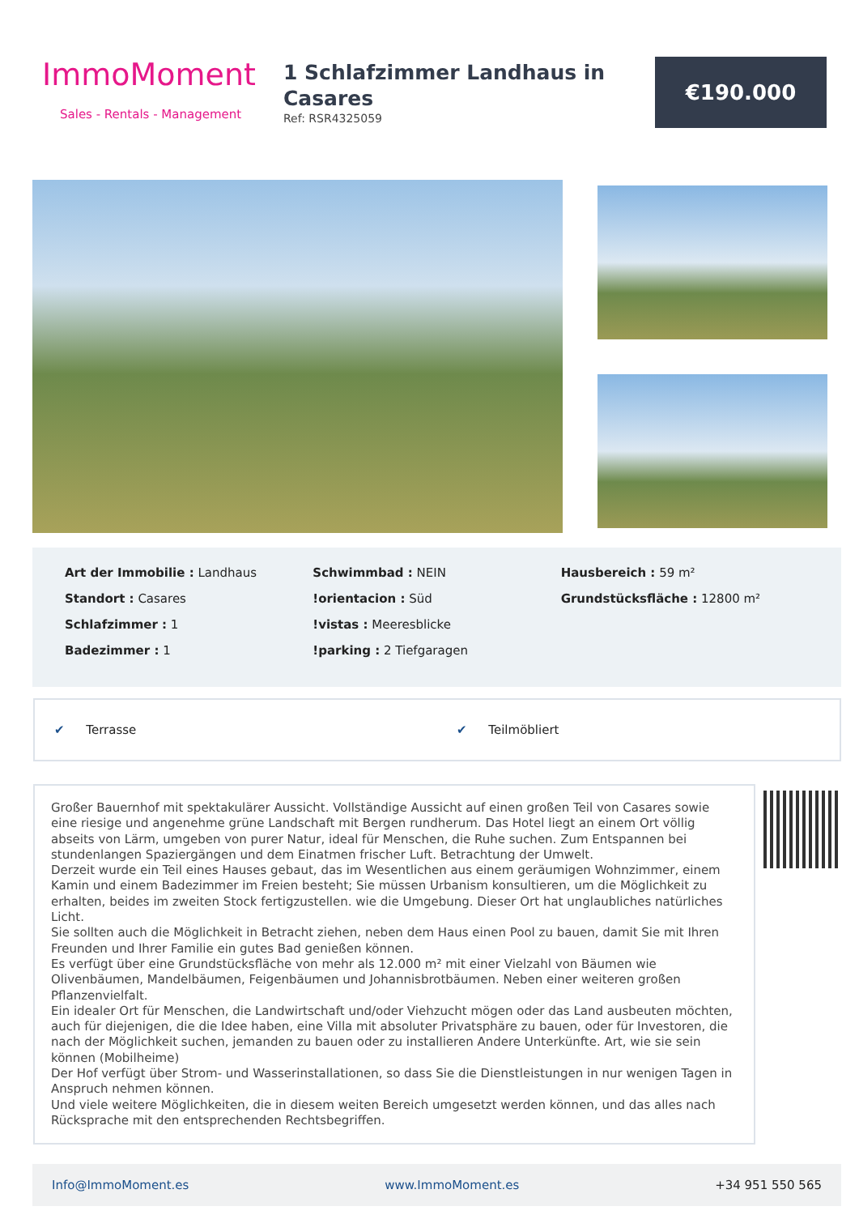ImmoMoment
Sales - Rentals - Management
1 Schlafzimmer Landhaus in Casares
Ref: RSR4325059
€190.000
Art der Immobilie : Landhaus
Standort : Casares
Schlafzimmer : 1
Badezimmer : 1
Schwimmbad : NEIN
!orientacion : Süd
!vistas : Meeresblicke
!parking : 2 Tiefgaragen
Hausbereich : 59 m²
Grundstücksfläche : 12800 m²
✔ Terrasse ✔ Teilmöbliert
Großer Bauernhof mit spektakulärer Aussicht. Vollständige Aussicht auf einen großen Teil von Casares sowie eine riesige und angenehme grüne Landschaft mit Bergen rundherum. Das Hotel liegt an einem Ort völlig abseits von Lärm, umgeben von purer Natur, ideal für Menschen, die Ruhe suchen. Zum Entspannen bei stundenlangen Spaziergängen und dem Einatmen frischer Luft. Betrachtung der Umwelt.
Derzeit wurde ein Teil eines Hauses gebaut, das im Wesentlichen aus einem geräumigen Wohnzimmer, einem Kamin und einem Badezimmer im Freien besteht; Sie müssen Urbanism konsultieren, um die Möglichkeit zu erhalten, beides im zweiten Stock fertigzustellen. wie die Umgebung. Dieser Ort hat unglaubliches natürliches Licht.
Sie sollten auch die Möglichkeit in Betracht ziehen, neben dem Haus einen Pool zu bauen, damit Sie mit Ihren Freunden und Ihrer Familie ein gutes Bad genießen können.
Es verfügt über eine Grundstücksfläche von mehr als 12.000 m² mit einer Vielzahl von Bäumen wie Olivenbäumen, Mandelbäumen, Feigenbäumen und Johannisbrotbäumen. Neben einer weiteren großen Pflanzenvielfalt.
Ein idealer Ort für Menschen, die Landwirtschaft und/oder Viehzucht mögen oder das Land ausbeuten möchten, auch für diejenigen, die die Idee haben, eine Villa mit absoluter Privatsphäre zu bauen, oder für Investoren, die nach der Möglichkeit suchen, jemanden zu bauen oder zu installieren Andere Unterkünfte. Art, wie sie sein können (Mobilheime)
Der Hof verfügt über Strom- und Wasserinstallationen, so dass Sie die Dienstleistungen in nur wenigen Tagen in Anspruch nehmen können.
Und viele weitere Möglichkeiten, die in diesem weiten Bereich umgesetzt werden können, und das alles nach Rücksprache mit den entsprechenden Rechtsbegriffen.
Info@ImmoMoment.es www.ImmoMoment.es +34 951 550 565